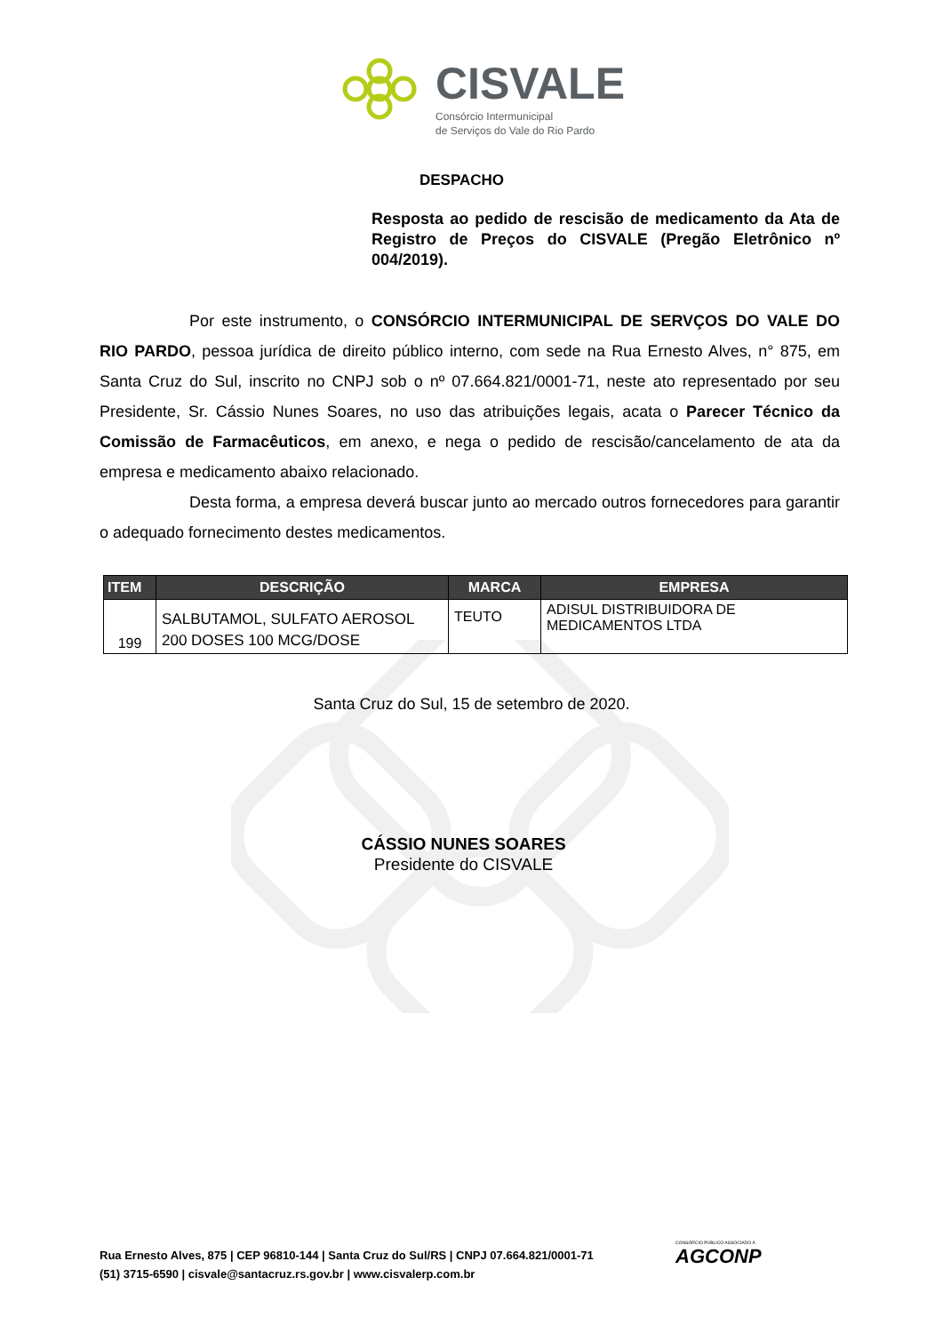CISVALE
Consórcio Intermunicipal
de Serviços do Vale do Rio Pardo
DESPACHO
Resposta ao pedido de rescisão de medicamento da Ata de Registro de Preços do CISVALE (Pregão Eletrônico nº 004/2019).
Por este instrumento, o CONSÓRCIO INTERMUNICIPAL DE SERVÇOS DO VALE DO RIO PARDO, pessoa jurídica de direito público interno, com sede na Rua Ernesto Alves, n° 875, em Santa Cruz do Sul, inscrito no CNPJ sob o nº 07.664.821/0001-71, neste ato representado por seu Presidente, Sr. Cássio Nunes Soares, no uso das atribuições legais, acata o Parecer Técnico da Comissão de Farmacêuticos, em anexo, e nega o pedido de rescisão/cancelamento de ata da empresa e medicamento abaixo relacionado.
Desta forma, a empresa deverá buscar junto ao mercado outros fornecedores para garantir o adequado fornecimento destes medicamentos.
| ITEM | DESCRIÇÃO | MARCA | EMPRESA |
| --- | --- | --- | --- |
| 199 | SALBUTAMOL, SULFATO AEROSOL 200 DOSES 100 MCG/DOSE | TEUTO | ADISUL DISTRIBUIDORA DE MEDICAMENTOS LTDA |
Santa Cruz do Sul, 15 de setembro de 2020.
CÁSSIO NUNES SOARES
Presidente do CISVALE
Rua Ernesto Alves, 875 | CEP 96810-144 | Santa Cruz do Sul/RS | CNPJ 07.664.821/0001-71
(51) 3715-6590 | cisvale@santacruz.rs.gov.br | www.cisvalerp.com.br
CONSÓRCIO PÚBLICO ASSOCIADO À
AGCONP